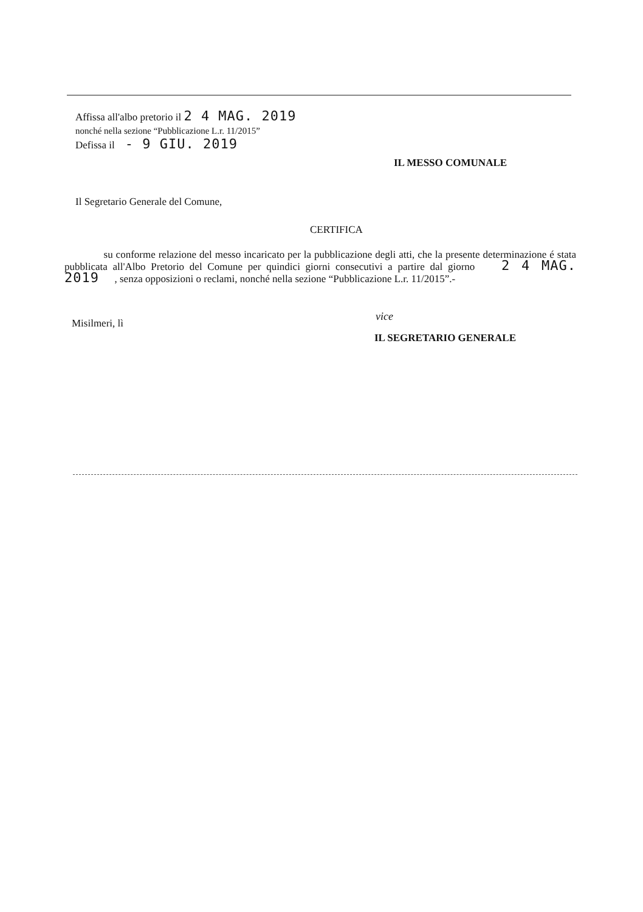Affissa all'albo pretorio il 2 4 MAG. 2019
nonché nella sezione “Pubblicazione L.r. 11/2015”
Defissa il - 9 GIU. 2019
IL MESSO COMUNALE
Il Segretario Generale del Comune,
CERTIFICA
su conforme relazione del messo incaricato per la pubblicazione degli atti, che la presente determinazione é stata pubblicata all'Albo Pretorio del Comune per quindici giorni consecutivi a partire dal giorno 2 4 MAG. 2019 , senza opposizioni o reclami, nonché nella sezione “Pubblicazione L.r. 11/2015”.-
Misilmeri, lì
vice
IL SEGRETARIO GENERALE